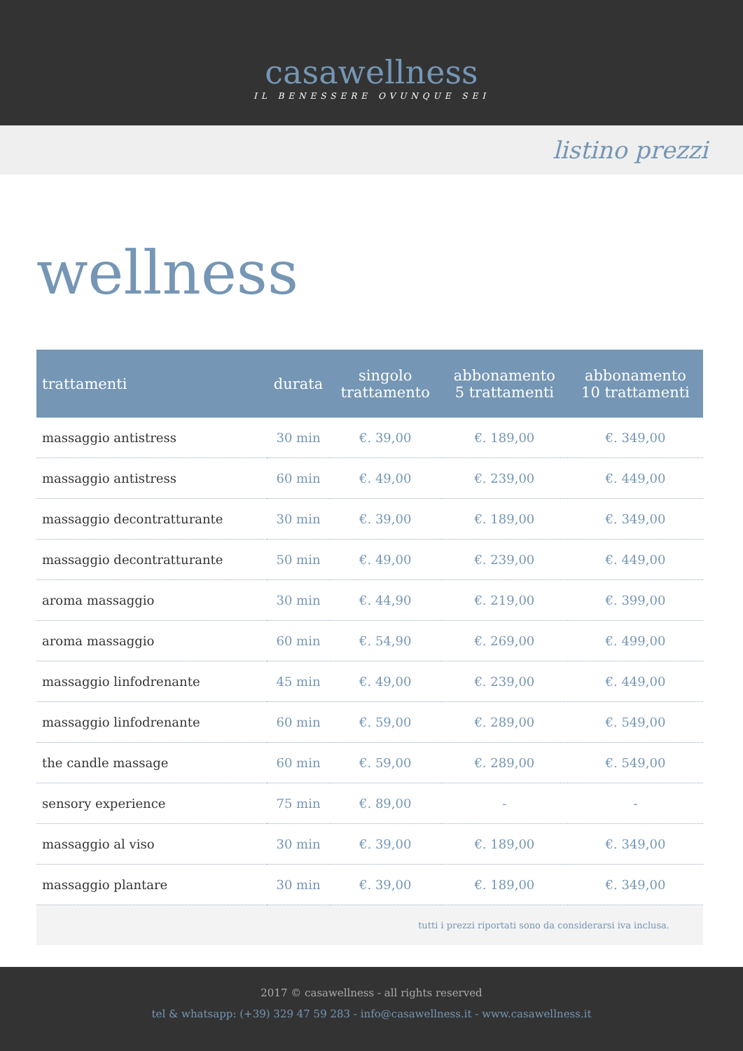casawellness
IL BENESSERE OVUNQUE SEI
listino prezzi
wellness
| trattamenti | durata | singolo trattamento | abbonamento 5 trattamenti | abbonamento 10 trattamenti |
| --- | --- | --- | --- | --- |
| massaggio antistress | 30 min | €. 39,00 | €. 189,00 | €. 349,00 |
| massaggio antistress | 60 min | €. 49,00 | €. 239,00 | €. 449,00 |
| massaggio decontratturante | 30 min | €. 39,00 | €. 189,00 | €. 349,00 |
| massaggio decontratturante | 50 min | €. 49,00 | €. 239,00 | €. 449,00 |
| aroma massaggio | 30 min | €. 44,90 | €. 219,00 | €. 399,00 |
| aroma massaggio | 60 min | €. 54,90 | €. 269,00 | €. 499,00 |
| massaggio linfodrenante | 45 min | €. 49,00 | €. 239,00 | €. 449,00 |
| massaggio linfodrenante | 60 min | €. 59,00 | €. 289,00 | €. 549,00 |
| the candle massage | 60 min | €. 59,00 | €. 289,00 | €. 549,00 |
| sensory experience | 75 min | €. 89,00 | - | - |
| massaggio al viso | 30 min | €. 39,00 | €. 189,00 | €. 349,00 |
| massaggio plantare | 30 min | €. 39,00 | €. 189,00 | €. 349,00 |
| tutti i prezzi riportati sono da considerarsi iva inclusa. | | | | |
2017 © casawellness - all rights reserved
tel & whatsapp: (+39) 329 47 59 283 - info@casawellness.it - www.casawellness.it